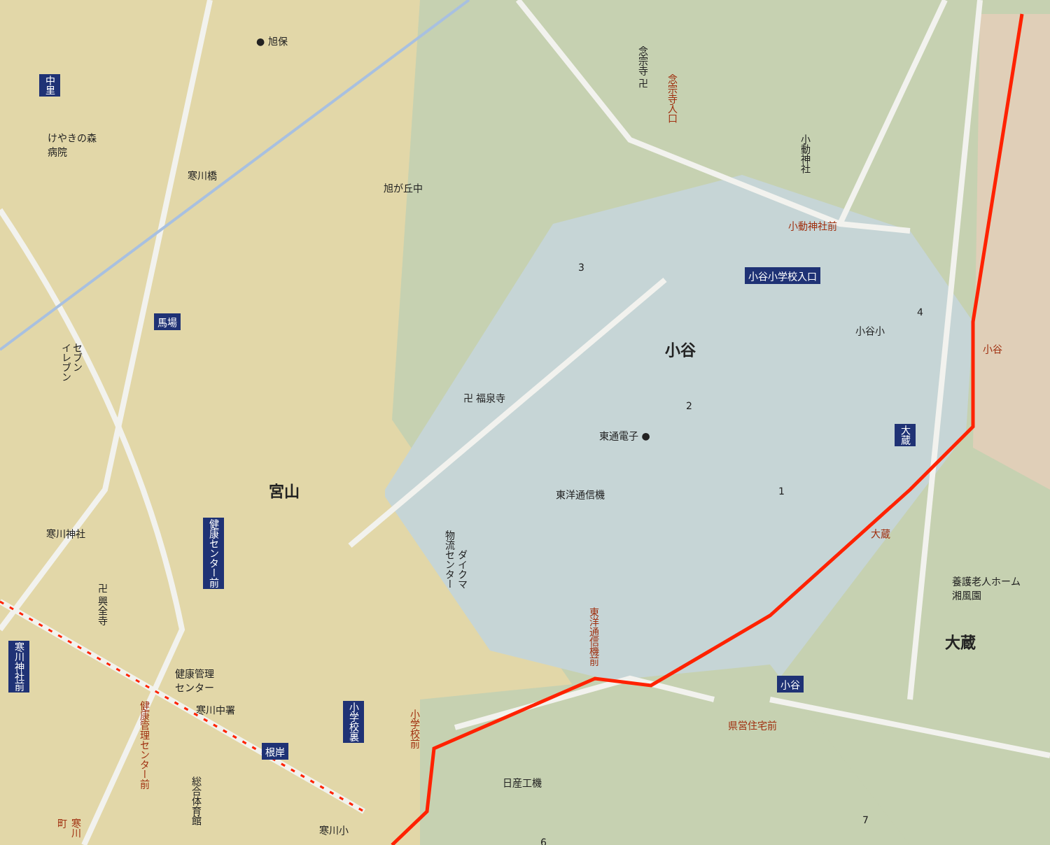● 旭保
中里
けやきの森
病院
寒川橋
旭が丘中
念宗寺 卍
念宗寺入口
小動神社
小動神社前
小谷小学校入口
3
4
小谷小
小谷 小谷
馬場
イレブン
セブン
卍 福泉寺
2
東通電子 ●
大蔵
宮山 東洋通信機 1
寒川神社
健康センター前
物流センター
ダイクマ
大蔵
養護老人ホーム
湘風園
卍 興全寺
東洋通信機前
大蔵
寒川神社前
健康管理
センター
小谷
寒川中署
健康管理センター前
県営住宅前
小学校裏
小学校前
根岸
日産工機
総合体育館
7
寒川小
寒川町
6